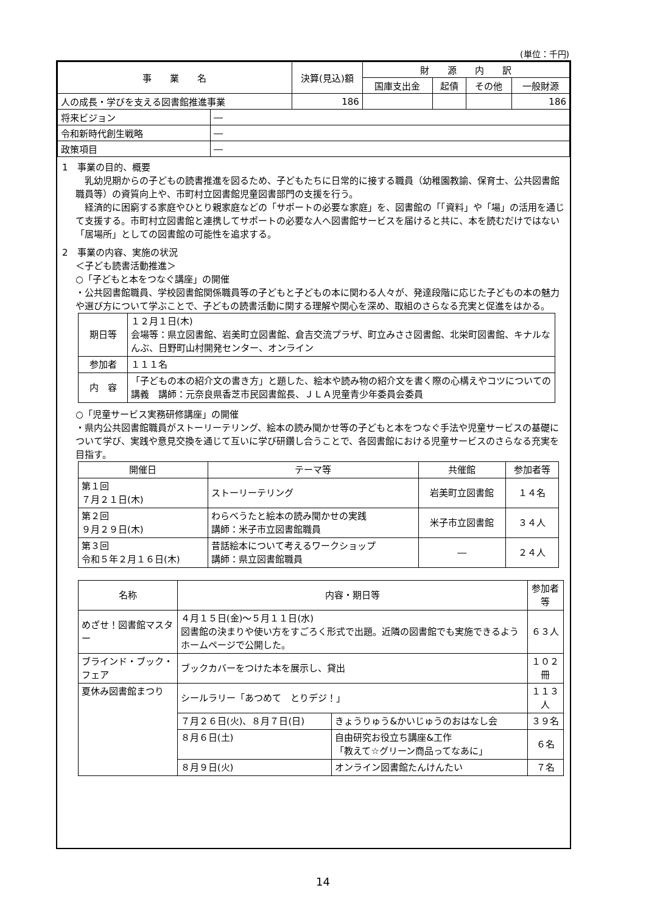(単位：千円)
| 事 業 名 | | 決算(見込)額 | 財 源 内 訳 | | | |
| --- | --- | --- | --- | --- | --- | --- |
| | | | 国庫支出金 | 起債 | その他 | 一般財源 |
| 人の成長・学びを支える図書館推進事業 | | 186 | | | | 186 |
| 将来ビジョン | ― | | | | | |
| 令和新時代創生戦略 | ― | | | | | |
| 政策項目 | ― | | | | | |
1　事業の目的、概要
　乳幼児期からの子どもの読書推進を図るため、子どもたちに日常的に接する職員（幼稚園教諭、保育士、公共図書館職員等）の資質向上や、市町村立図書館児童図書部門の支援を行う。
　経済的に困窮する家庭やひとり親家庭などの「サポートの必要な家庭」を、図書館の「「資料」や「場」の活用を通じて支援する。市町村立図書館と連携してサポートの必要な人へ図書館サービスを届けると共に、本を読むだけではない「居場所」としての図書館の可能性を追求する。
2　事業の内容、実施の状況
＜子ども読書活動推進＞
○「子どもと本をつなぐ講座」の開催
・公共図書館職員、学校図書館関係職員等の子どもと子どもの本に関わる人々が、発達段階に応じた子どもの本の魅力や選び方について学ぶことで、子どもの読書活動に関する理解や関心を深め、取組のさらなる充実と促進をはかる。
| 期日等 | １２月１日(木) 会場等：県立図書館、岩美町立図書館、倉吉交流プラザ、町立みささ図書館、北栄町図書館、キナルなんぶ、日野町山村開発センター、オンライン |
| 参加者 | １１１名 |
| 内 容 | 「子どもの本の紹介文の書き方」と題した、絵本や読み物の紹介文を書く際の心構えやコツについての講義 講師：元奈良県香芝市民図書館長、ＪＬＡ児童青少年委員会委員 |
○「児童サービス実務研修講座」の開催
・県内公共図書館職員がストーリーテリング、絵本の読み聞かせ等の子どもと本をつなぐ手法や児童サービスの基礎について学び、実践や意見交換を通じて互いに学び研鑽し合うことで、各図書館における児童サービスのさらなる充実を目指す。
| 開催日 | テーマ等 | 共催館 | 参加者等 |
| --- | --- | --- | --- |
| 第１回 ７月２１日(木) | ストーリーテリング | 岩美町立図書館 | １４名 |
| 第２回 ９月２９日(木) | わらべうたと絵本の読み聞かせの実践 講師：米子市立図書館職員 | 米子市立図書館 | ３４人 |
| 第３回 令和５年２月１６日(木) | 昔話絵本について考えるワークショップ 講師：県立図書館職員 | ― | ２４人 |
| 名称 | 内容・期日等 | | 参加者等 |
| --- | --- | --- | --- |
| めざせ！図書館マスター | ４月１５日(金)～５月１１日(水) 図書館の決まりや使い方をすごろく形式で出題。近隣の図書館でも実施できるようホームページで公開した。 | | ６３人 |
| ブラインド・ブック・フェア | ブックカバーをつけた本を展示し、貸出 | | １０２冊 |
| 夏休み図書館まつり | シールラリー「あつめて とりデジ！」 | | １１３人 |
| | ７月２６日(火)、８月７日(日) | きょうりゅう&かいじゅうのおはなし会 | ３９名 |
| | ８月６日(土) | 自由研究お役立ち講座&工作 「教えて☆グリーン商品ってなあに」 | ６名 |
| | ８月９日(火) | オンライン図書館たんけんたい | ７名 |
14